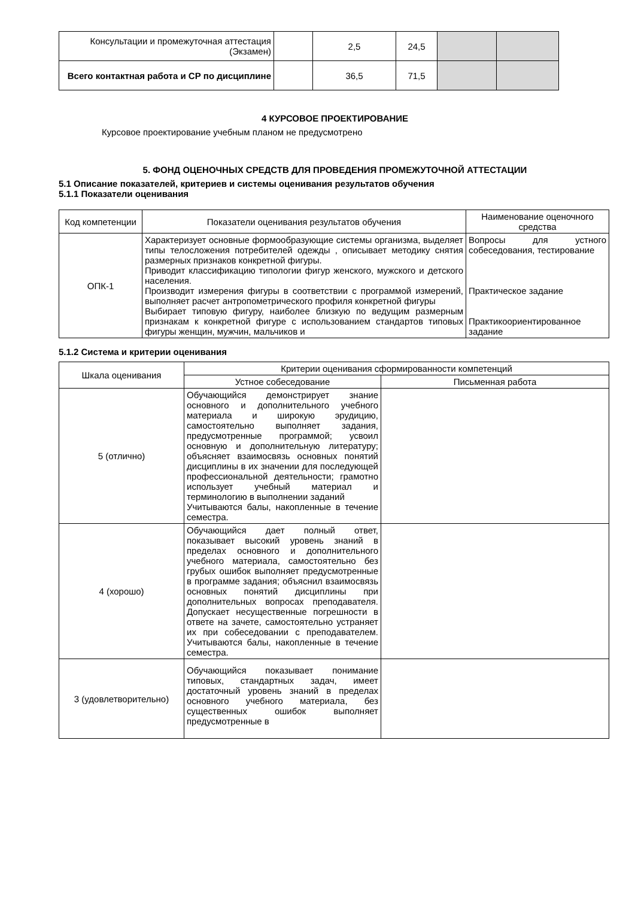| Консультации и промежуточная аттестация (Экзамен) | | 2,5 | 24,5 | | |
| Всего контактная работа и СР по дисциплине | | 36,5 | 71,5 | | |
4 КУРСОВОЕ ПРОЕКТИРОВАНИЕ
Курсовое проектирование учебным планом не предусмотрено
5. ФОНД ОЦЕНОЧНЫХ СРЕДСТВ ДЛЯ ПРОВЕДЕНИЯ ПРОМЕЖУТОЧНОЙ АТТЕСТАЦИИ
5.1 Описание показателей, критериев и системы оценивания результатов обучения
5.1.1 Показатели оценивания
| Код компетенции | Показатели оценивания результатов обучения | Наименование оценочного средства |
| --- | --- | --- |
| ОПК-1 | Характеризует основные формообразующие системы организма, выделяет типы телосложения потребителей одежды , описывает методику снятия размерных признаков конкретной фигуры. Приводит классификацию типологии фигур женского, мужского и детского населения. Производит измерения фигуры в соответствии с программой измерений, выполняет расчет антропометрического профиля конкретной фигуры Выбирает типовую фигуру, наиболее близкую по ведущим размерным признакам к конкретной фигуре с использованием стандартов типовых фигуры женщин, мужчин, мальчиков и | Вопросы для устного собеседования, тестирование Практическое задание Практикоориентированное задание |
5.1.2 Система и критерии оценивания
| Шкала оценивания | Критерии оценивания сформированности компетенций | |
| --- | --- | --- |
| | Устное собеседование | Письменная работа |
| 5 (отлично) | Обучающийся демонстрирует знание основного и дополнительного учебного материала и широкую эрудицию, самостоятельно выполняет задания, предусмотренные программой; усвоил основную и дополнительную литературу; объясняет взаимосвязь основных понятий дисциплины в их значении для последующей профессиональной деятельности; грамотно использует учебный материал и терминологию в выполнении заданий Учитываются балы, накопленные в течение семестра. | |
| 4 (хорошо) | Обучающийся дает полный ответ, показывает высокий уровень знаний в пределах основного и дополнительного учебного материала, самостоятельно без грубых ошибок выполняет предусмотренные в программе задания; объяснил взаимосвязь основных понятий дисциплины при дополнительных вопросах преподавателя. Допускает несущественные погрешности в ответе на зачете, самостоятельно устраняет их при собеседовании с преподавателем. Учитываются балы, накопленные в течение семестра. | |
| 3 (удовлетворительно) | Обучающийся показывает понимание типовых, стандартных задач, имеет достаточный уровень знаний в пределах основного учебного материала, без существенных ошибок выполняет предусмотренные в | |